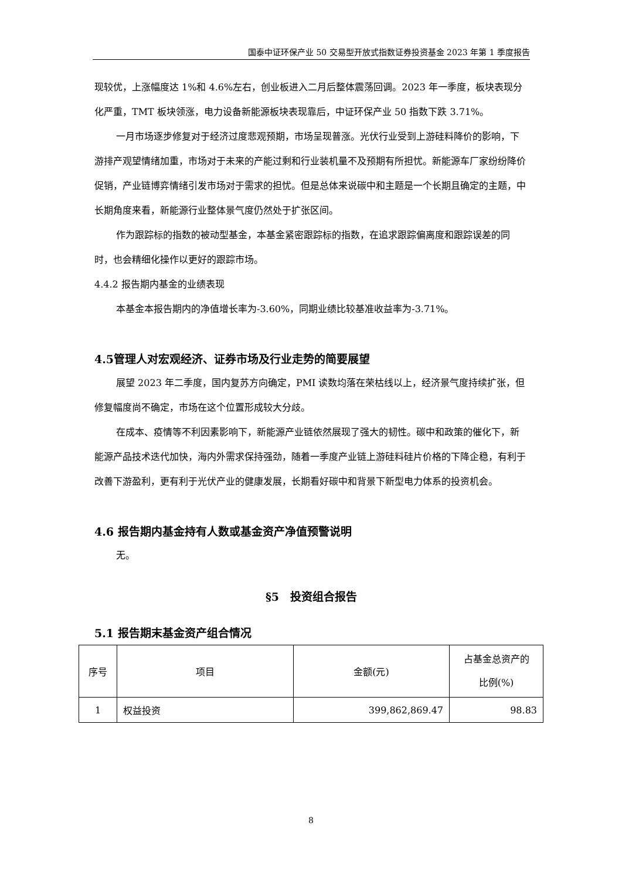国泰中证环保产业 50 交易型开放式指数证券投资基金 2023 年第 1 季度报告
现较优，上涨幅度达 1%和 4.6%左右，创业板进入二月后整体震荡回调。2023 年一季度，板块表现分化严重，TMT 板块领涨，电力设备新能源板块表现靠后，中证环保产业 50 指数下跌 3.71%。
一月市场逐步修复对于经济过度悲观预期，市场呈现普涨。光伏行业受到上游硅料降价的影响，下游排产观望情绪加重，市场对于未来的产能过剩和行业装机量不及预期有所担忧。新能源车厂家纷纷降价促销，产业链博弈情绪引发市场对于需求的担忧。但是总体来说碳中和主题是一个长期且确定的主题，中长期角度来看，新能源行业整体景气度仍然处于扩张区间。
作为跟踪标的指数的被动型基金，本基金紧密跟踪标的指数，在追求跟踪偏离度和跟踪误差的同时，也会精细化操作以更好的跟踪市场。
4.4.2 报告期内基金的业绩表现
本基金本报告期内的净值增长率为-3.60%，同期业绩比较基准收益率为-3.71%。
4.5管理人对宏观经济、证券市场及行业走势的简要展望
展望 2023 年二季度，国内复苏方向确定，PMI 读数均落在荣枯线以上，经济景气度持续扩张，但修复幅度尚不确定，市场在这个位置形成较大分歧。
在成本、疫情等不利因素影响下，新能源产业链依然展现了强大的韧性。碳中和政策的催化下，新能源产品技术迭代加快，海内外需求保持强劲，随着一季度产业链上游硅料硅片价格的下降企稳，有利于改善下游盈利，更有利于光伏产业的健康发展，长期看好碳中和背景下新型电力体系的投资机会。
4.6 报告期内基金持有人数或基金资产净值预警说明
无。
§5　投资组合报告
5.1 报告期末基金资产组合情况
| 序号 | 项目 | 金额(元) | 占基金总资产的 比例(%) |
| --- | --- | --- | --- |
| 1 | 权益投资 | 399,862,869.47 | 98.83 |
8